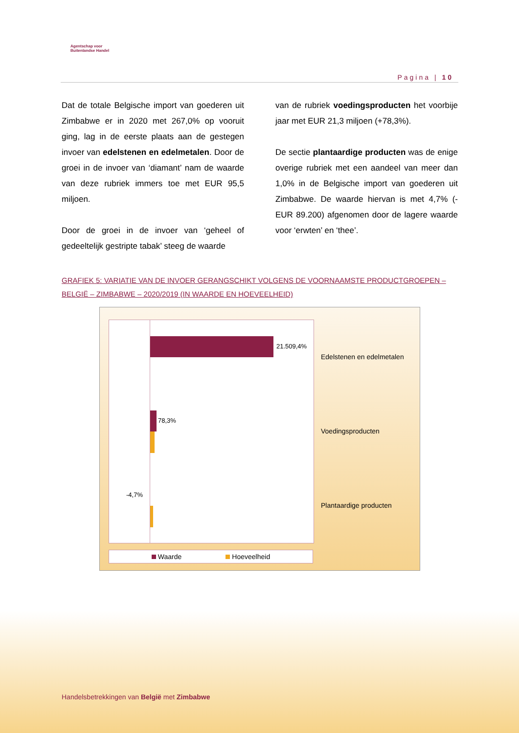Agentschap voor
Buitenlandse Handel
Pagina | 10
Dat de totale Belgische import van goederen uit Zimbabwe er in 2020 met 267,0% op vooruit ging, lag in de eerste plaats aan de gestegen invoer van edelstenen en edelmetalen. Door de groei in de invoer van ‘diamant’ nam de waarde van deze rubriek immers toe met EUR 95,5 miljoen.
Door de groei in de invoer van ‘geheel of gedeeltelijk gestripte tabak’ steeg de waarde
van de rubriek voedingsproducten het voorbije jaar met EUR 21,3 miljoen (+78,3%).
De sectie plantaardige producten was de enige overige rubriek met een aandeel van meer dan 1,0% in de Belgische import van goederen uit Zimbabwe. De waarde hiervan is met 4,7% (-EUR 89.200) afgenomen door de lagere waarde voor ‘erwten’ en ‘thee’.
GRAFIEK 5: VARIATIE VAN DE INVOER GERANGSCHIKT VOLGENS DE VOORNAAMSTE PRODUCTGROEPEN – BELGIË – ZIMBABWE – 2020/2019 (IN WAARDE EN HOEVEELHEID)
21.509,4%
78,3%
-4,7%
Edelstenen en edelmetalen
Voedingsproducten
Plantaardige producten
Waarde Hoeveelheid
Handelsbetrekkingen van België met Zimbabwe